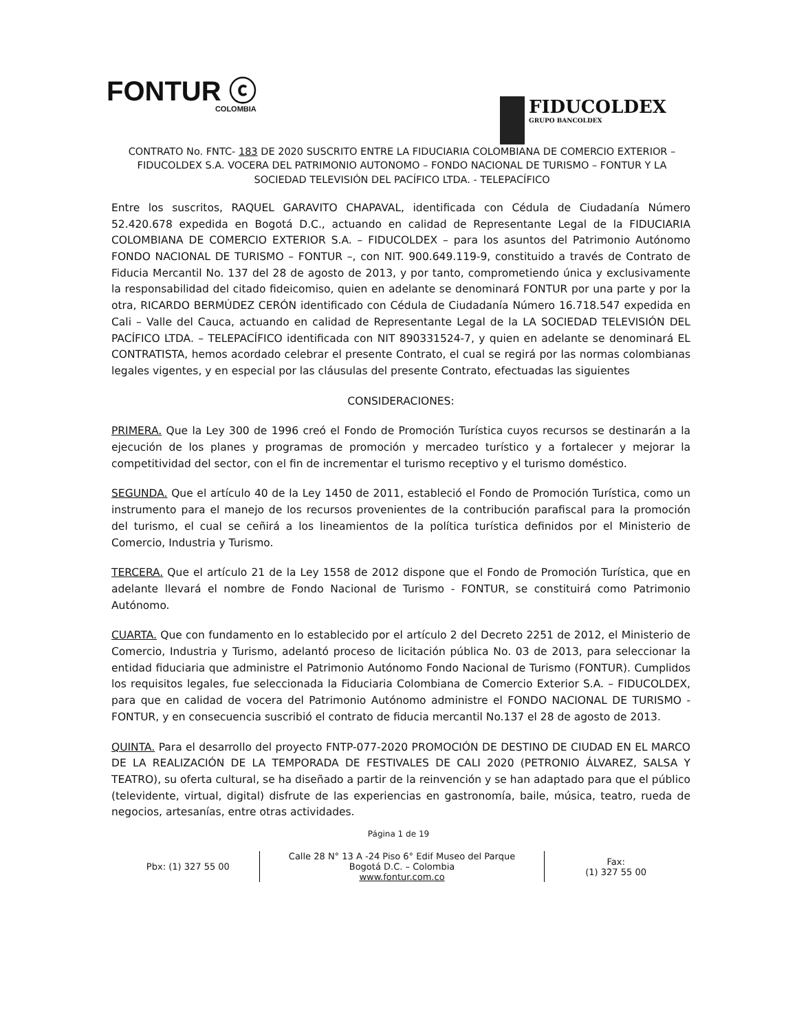FONTUR ⓒ
COLOMBIA
FIDUCOLDEX
GRUPO BANCOLDEX
CONTRATO No. FNTC- 183 DE 2020 SUSCRITO ENTRE LA FIDUCIARIA COLOMBIANA DE COMERCIO EXTERIOR – FIDUCOLDEX S.A. VOCERA DEL PATRIMONIO AUTONOMO – FONDO NACIONAL DE TURISMO – FONTUR Y LA SOCIEDAD TELEVISIÓN DEL PACÍFICO LTDA. - TELEPACÍFICO
Entre los suscritos, RAQUEL GARAVITO CHAPAVAL, identificada con Cédula de Ciudadanía Número 52.420.678 expedida en Bogotá D.C., actuando en calidad de Representante Legal de la FIDUCIARIA COLOMBIANA DE COMERCIO EXTERIOR S.A. – FIDUCOLDEX – para los asuntos del Patrimonio Autónomo FONDO NACIONAL DE TURISMO – FONTUR –, con NIT. 900.649.119-9, constituido a través de Contrato de Fiducia Mercantil No. 137 del 28 de agosto de 2013, y por tanto, comprometiendo única y exclusivamente la responsabilidad del citado fideicomiso, quien en adelante se denominará FONTUR por una parte y por la otra, RICARDO BERMÚDEZ CERÓN identificado con Cédula de Ciudadanía Número 16.718.547 expedida en Cali – Valle del Cauca, actuando en calidad de Representante Legal de la LA SOCIEDAD TELEVISIÓN DEL PACÍFICO LTDA. – TELEPACÍFICO identificada con NIT 890331524-7, y quien en adelante se denominará EL CONTRATISTA, hemos acordado celebrar el presente Contrato, el cual se regirá por las normas colombianas legales vigentes, y en especial por las cláusulas del presente Contrato, efectuadas las siguientes
CONSIDERACIONES:
PRIMERA. Que la Ley 300 de 1996 creó el Fondo de Promoción Turística cuyos recursos se destinarán a la ejecución de los planes y programas de promoción y mercadeo turístico y a fortalecer y mejorar la competitividad del sector, con el fin de incrementar el turismo receptivo y el turismo doméstico.
SEGUNDA. Que el artículo 40 de la Ley 1450 de 2011, estableció el Fondo de Promoción Turística, como un instrumento para el manejo de los recursos provenientes de la contribución parafiscal para la promoción del turismo, el cual se ceñirá a los lineamientos de la política turística definidos por el Ministerio de Comercio, Industria y Turismo.
TERCERA. Que el artículo 21 de la Ley 1558 de 2012 dispone que el Fondo de Promoción Turística, que en adelante llevará el nombre de Fondo Nacional de Turismo - FONTUR, se constituirá como Patrimonio Autónomo.
CUARTA. Que con fundamento en lo establecido por el artículo 2 del Decreto 2251 de 2012, el Ministerio de Comercio, Industria y Turismo, adelantó proceso de licitación pública No. 03 de 2013, para seleccionar la entidad fiduciaria que administre el Patrimonio Autónomo Fondo Nacional de Turismo (FONTUR). Cumplidos los requisitos legales, fue seleccionada la Fiduciaria Colombiana de Comercio Exterior S.A. – FIDUCOLDEX, para que en calidad de vocera del Patrimonio Autónomo administre el FONDO NACIONAL DE TURISMO - FONTUR, y en consecuencia suscribió el contrato de fiducia mercantil No.137 el 28 de agosto de 2013.
QUINTA. Para el desarrollo del proyecto FNTP-077-2020 PROMOCIÓN DE DESTINO DE CIUDAD EN EL MARCO DE LA REALIZACIÓN DE LA TEMPORADA DE FESTIVALES DE CALI 2020 (PETRONIO ÁLVAREZ, SALSA Y TEATRO), su oferta cultural, se ha diseñado a partir de la reinvención y se han adaptado para que el público (televidente, virtual, digital) disfrute de las experiencias en gastronomía, baile, música, teatro, rueda de negocios, artesanías, entre otras actividades.
Página 1 de 19
Pbx: (1) 327 55 00
Calle 28 N° 13 A -24 Piso 6° Edif Museo del Parque
Bogotá D.C. – Colombia
www.fontur.com.co
Fax:
(1) 327 55 00